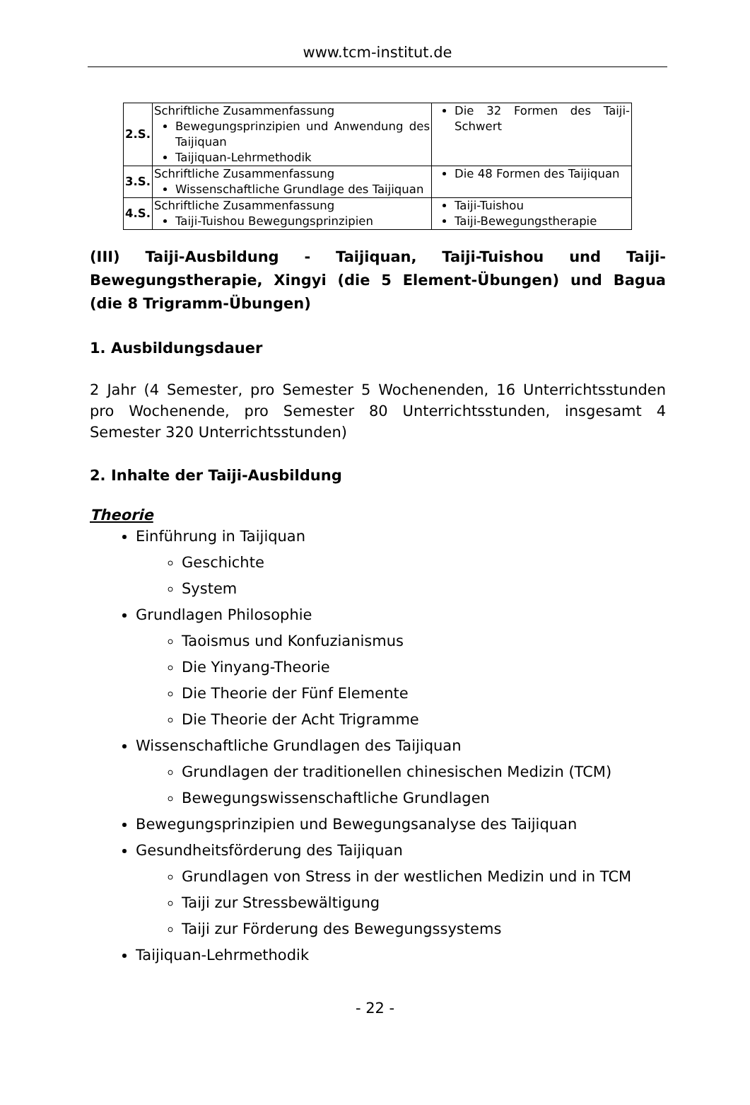www.tcm-institut.de
| 2.S. | Schriftliche Zusammenfassung Bewegungsprinzipien und Anwendung des Taijiquan Taijiquan-Lehrmethodik | Die 32 Formen des Taiji-Schwert |
| 3.S. | Schriftliche Zusammenfassung Wissenschaftliche Grundlage des Taijiquan | Die 48 Formen des Taijiquan |
| 4.S. | Schriftliche Zusammenfassung Taiji-Tuishou Bewegungsprinzipien | Taiji-Tuishou Taiji-Bewegungstherapie |
(III) Taiji-Ausbildung - Taijiquan, Taiji-Tuishou und Taiji-Bewegungstherapie, Xingyi (die 5 Element-Übungen) und Bagua (die 8 Trigramm-Übungen)
1. Ausbildungsdauer
2 Jahr (4 Semester, pro Semester 5 Wochenenden, 16 Unterrichtsstunden pro Wochenende, pro Semester 80 Unterrichtsstunden, insgesamt 4 Semester 320 Unterrichtsstunden)
2. Inhalte der Taiji-Ausbildung
Theorie
Einführung in Taijiquan
Geschichte
System
Grundlagen Philosophie
Taoismus und Konfuzianismus
Die Yinyang-Theorie
Die Theorie der Fünf Elemente
Die Theorie der Acht Trigramme
Wissenschaftliche Grundlagen des Taijiquan
Grundlagen der traditionellen chinesischen Medizin (TCM)
Bewegungswissenschaftliche Grundlagen
Bewegungsprinzipien und Bewegungsanalyse des Taijiquan
Gesundheitsförderung des Taijiquan
Grundlagen von Stress in der westlichen Medizin und in TCM
Taiji zur Stressbewältigung
Taiji zur Förderung des Bewegungssystems
Taijiquan-Lehrmethodik
- 22 -